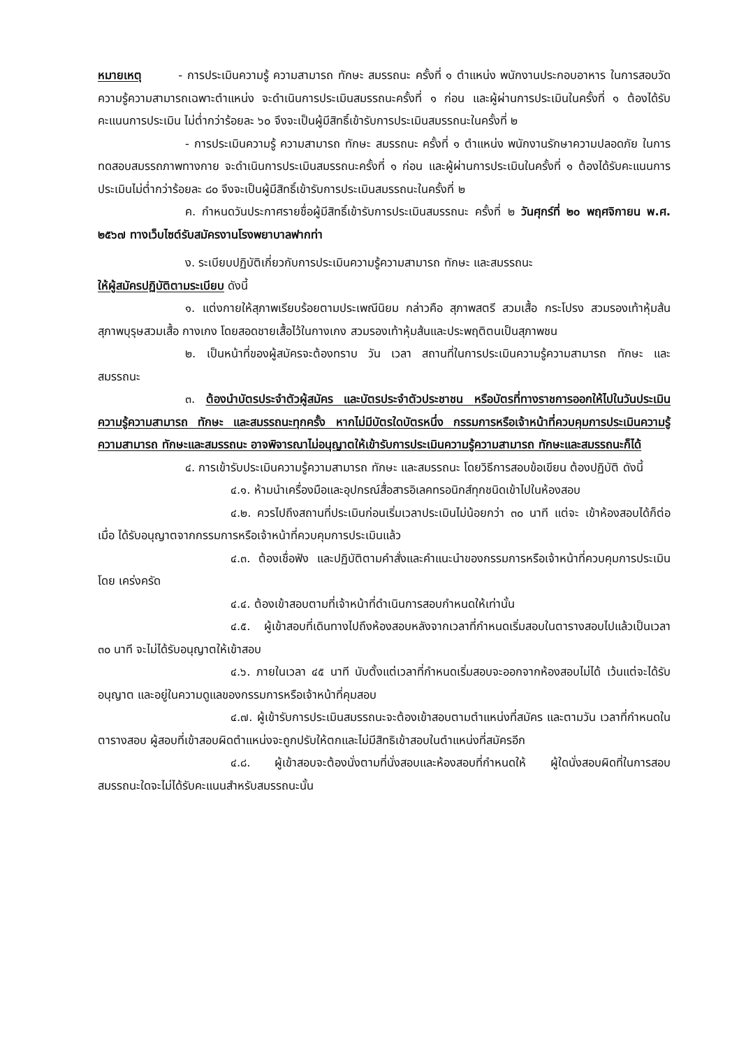หมายเหตุ - การประเมินความรู้ ความสามารถ ทักษะ สมรรถนะ ครั้งที่ ๑ ตำแหน่ง พนักงานประกอบอาหาร ในการสอบวัดความรู้ความสามารถเฉพาะตำแหน่ง จะดำเนินการประเมินสมรรถนะครั้งที่ ๑ ก่อน และผู้ผ่านการประเมินในครั้งที่ ๑ ต้องได้รับคะแนนการประเมิน ไม่ต่ำกว่าร้อยละ ๖๐ จึงจะเป็นผู้มีสิทธิ์เข้ารับการประเมินสมรรถนะในครั้งที่ ๒
- การประเมินความรู้ ความสามารถ ทักษะ สมรรถนะ ครั้งที่ ๑ ตำแหน่ง พนักงานรักษาความปลอดภัย ในการทดสอบสมรรถภาพทางกาย จะดำเนินการประเมินสมรรถนะครั้งที่ ๑ ก่อน และผู้ผ่านการประเมินในครั้งที่ ๑ ต้องได้รับคะแนนการประเมินไม่ต่ำกว่าร้อยละ ๘๐ จึงจะเป็นผู้มีสิทธิ์เข้ารับการประเมินสมรรถนะในครั้งที่ ๒
ค. กำหนดวันประกาศรายชื่อผู้มีสิทธิ์เข้ารับการประเมินสมรรถนะ ครั้งที่ ๒ วันศุกร์ที่ ๒๐ พฤศจิกายน พ.ศ. ๒๕๖๗ ทางเว็บไซต์รับสมัครงานโรงพยาบาลฟากท่า
ง. ระเบียบปฏิบัติเกี่ยวกับการประเมินความรู้ความสามารถ ทักษะ และสมรรถนะ
ให้ผู้สมัครปฏิบัติตามระเบียบ ดังนี้
๑. แต่งกายให้สุภาพเรียบร้อยตามประเพณีนิยม กล่าวคือ สุภาพสตรี สวมเสื้อ กระโปรง สวมรองเท้าหุ้มส้น สุภาพบุรุษสวมเสื้อ กางเกง โดยสอดชายเสื้อไว้ในกางเกง สวมรองเท้าหุ้มส้นและประพฤติตนเป็นสุภาพชน
๒. เป็นหน้าที่ของผู้สมัครจะต้องทราบ วัน เวลา สถานที่ในการประเมินความรู้ความสามารถ ทักษะ และสมรรถนะ
๓. ต้องนำบัตรประจำตัวผู้สมัคร และบัตรประจำตัวประชาชน หรือบัตรที่ทางราชการออกให้ไปในวันประเมินความรู้ความสามารถ ทักษะ และสมรรถนะทุกครั้ง หากไม่มีบัตรใดบัตรหนึ่ง กรรมการหรือเจ้าหน้าที่ควบคุมการประเมินความรู้ความสามารถ ทักษะและสมรรถนะ อาจพิจารณาไม่อนุญาตให้เข้ารับการประเมินความรู้ความสามารถ ทักษะและสมรรถนะก็ได้
๔. การเข้ารับประเมินความรู้ความสามารถ ทักษะ และสมรรถนะ โดยวิธีการสอบข้อเขียน ต้องปฏิบัติ ดังนี้
๔.๑. ห้ามนำเครื่องมือและอุปกรณ์สื่อสารอิเลคทรอนิกส์ทุกชนิดเข้าไปในห้องสอบ
๔.๒. ควรไปถึงสถานที่ประเมินก่อนเริ่มเวลาประเมินไม่น้อยกว่า ๓๐ นาที แต่จะ เข้าห้องสอบได้ก็ต่อเมื่อ ได้รับอนุญาตจากกรรมการหรือเจ้าหน้าที่ควบคุมการประเมินแล้ว
๔.๓. ต้องเชื่อฟัง และปฏิบัติตามคำสั่งและคำแนะนำของกรรมการหรือเจ้าหน้าที่ควบคุมการประเมินโดย เคร่งครัด
๔.๔. ต้องเข้าสอบตามที่เจ้าหน้าที่ดำเนินการสอบกำหนดให้เท่านั้น
๔.๕. ผู้เข้าสอบที่เดินทางไปถึงห้องสอบหลังจากเวลาที่กำหนดเริ่มสอบในตารางสอบไปแล้วเป็นเวลา ๓๐ นาที จะไม่ได้รับอนุญาตให้เข้าสอบ
๔.๖. ภายในเวลา ๔๕ นาที นับตั้งแต่เวลาที่กำหนดเริ่มสอบจะออกจากห้องสอบไม่ได้ เว้นแต่จะได้รับอนุญาต และอยู่ในความดูแลของกรรมการหรือเจ้าหน้าที่คุมสอบ
๔.๗. ผู้เข้ารับการประเมินสมรรถนะจะต้องเข้าสอบตามตำแหน่งที่สมัคร และตามวัน เวลาที่กำหนดในตารางสอบ ผู้สอบที่เข้าสอบผิดตำแหน่งจะถูกปรับให้ตกและไม่มีสิทธิเข้าสอบในตำแหน่งที่สมัครอีก
๔.๘. ผู้เข้าสอบจะต้องนั่งตามที่นั่งสอบและห้องสอบที่กำหนดให้ ผู้ใดนั่งสอบผิดที่ในการสอบสมรรถนะใดจะไม่ได้รับคะแนนสำหรับสมรรถนะนั้น